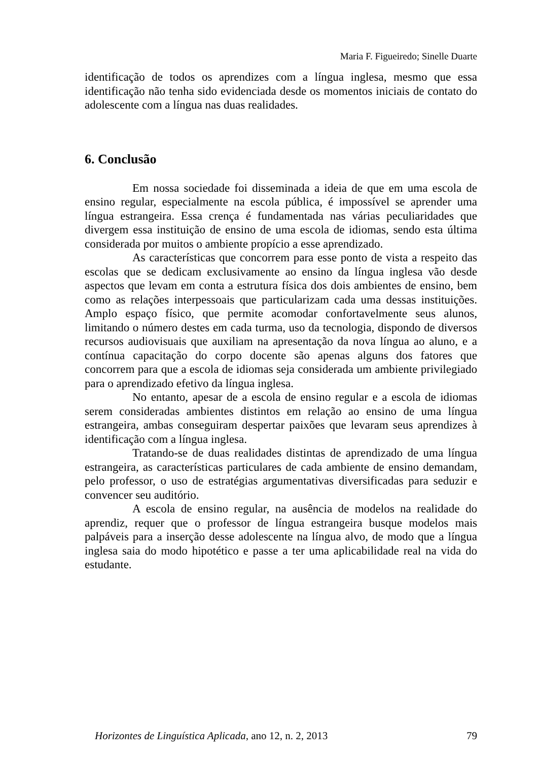Maria F. Figueiredo; Sinelle Duarte
identificação de todos os aprendizes com a língua inglesa, mesmo que essa identificação não tenha sido evidenciada desde os momentos iniciais de contato do adolescente com a língua nas duas realidades.
6. Conclusão
Em nossa sociedade foi disseminada a ideia de que em uma escola de ensino regular, especialmente na escola pública, é impossível se aprender uma língua estrangeira. Essa crença é fundamentada nas várias peculiaridades que divergem essa instituição de ensino de uma escola de idiomas, sendo esta última considerada por muitos o ambiente propício a esse aprendizado.
As características que concorrem para esse ponto de vista a respeito das escolas que se dedicam exclusivamente ao ensino da língua inglesa vão desde aspectos que levam em conta a estrutura física dos dois ambientes de ensino, bem como as relações interpessoais que particularizam cada uma dessas instituições. Amplo espaço físico, que permite acomodar confortavelmente seus alunos, limitando o número destes em cada turma, uso da tecnologia, dispondo de diversos recursos audiovisuais que auxiliam na apresentação da nova língua ao aluno, e a contínua capacitação do corpo docente são apenas alguns dos fatores que concorrem para que a escola de idiomas seja considerada um ambiente privilegiado para o aprendizado efetivo da língua inglesa.
No entanto, apesar de a escola de ensino regular e a escola de idiomas serem consideradas ambientes distintos em relação ao ensino de uma língua estrangeira, ambas conseguiram despertar paixões que levaram seus aprendizes à identificação com a língua inglesa.
Tratando-se de duas realidades distintas de aprendizado de uma língua estrangeira, as características particulares de cada ambiente de ensino demandam, pelo professor, o uso de estratégias argumentativas diversificadas para seduzir e convencer seu auditório.
A escola de ensino regular, na ausência de modelos na realidade do aprendiz, requer que o professor de língua estrangeira busque modelos mais palpáveis para a inserção desse adolescente na língua alvo, de modo que a língua inglesa saia do modo hipotético e passe a ter uma aplicabilidade real na vida do estudante.
Horizontes de Linguística Aplicada, ano 12, n. 2, 2013 79